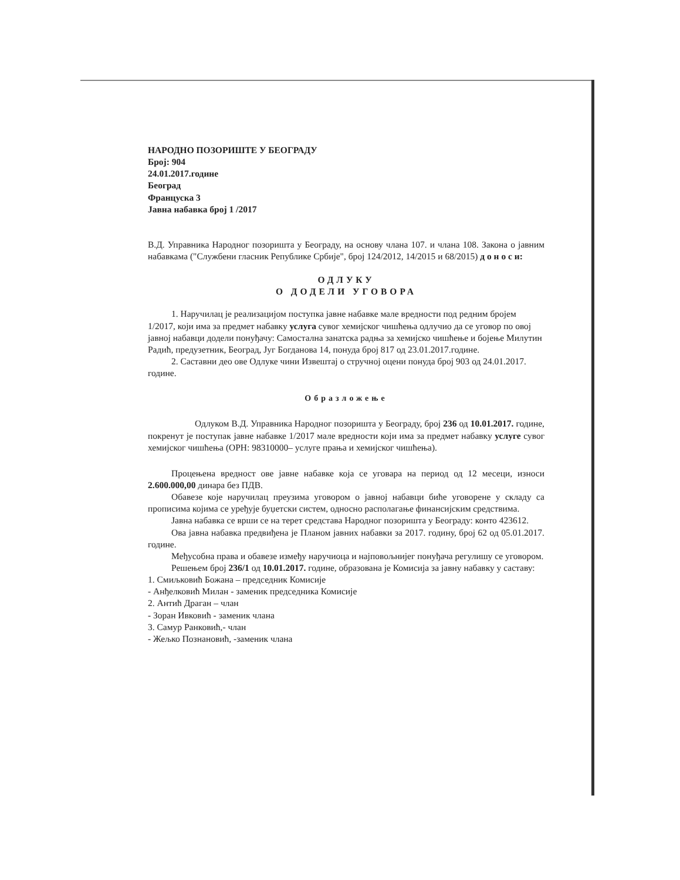НАРОДНО ПОЗОРИШТЕ У БЕОГРАДУ
Број: 904
24.01.2017.године
Београд
Француска 3
Јавна набавка број 1 /2017
В.Д. Управника Народног позоришта у Београду, на основу члана 107. и члана 108. Закона о јавним набавкама ("Службени гласник Републике Србије", број 124/2012, 14/2015 и 68/2015) д о н о с и:
ОДЛУКУ
О ДОДЕЛИ УГОВОРА
1. Наручилац је реализацијом поступка јавне набавке мале вредности под редним бројем 1/2017, који има за предмет набавку услуга сувог хемијског чишћења одлучио да се уговор по овој јавној набавци додели понуђачу: Самостална занатска радња за хемијско чишћење и бојење Милутин Радић, предузетник, Београд, Југ Богданова 14, понуда број 817 од 23.01.2017.године.
2. Саставни део ове Одлуке чини Извештај о стручној оцени понуда број 903 од 24.01.2017. године.
Образложење
Одлуком В.Д. Управника Народног позоришта у Београду, број 236 од 10.01.2017. године, покренут је поступак јавне набавке 1/2017 мале вредности који има за предмет набавку услуге сувог хемијског чишћења (ОРН: 98310000– услуге прања и хемијског чишћења).
Процењена вредност ове јавне набавке која се уговара на период од 12 месеци, износи 2.600.000,00 динара без ПДВ.
Обавезе које наручилац преузима уговором о јавној набавци биће уговорене у складу са прописима којима се уређује буџетски систем, односно располагање финансијским средствима.
Јавна набавка се врши се на терет средстава Народног позоришта у Београду: конто 423612.
Ова јавна набавка предвиђена је Планом јавних набавки за 2017. годину, број 62 од 05.01.2017. године.
Међусобна права и обавезе између наручиоца и најповољнијег понуђача регулишу се уговором.
Решењем број 236/1 од 10.01.2017. године, образована је Комисија за јавну набавку у саставу:
1. Смиљковић Божана – председник Комисије
- Анђелковић Милан - заменик председника Комисије
2. Антић Драган – члан
- Зоран Ивковић - заменик члана
3. Самур Ранковић,- члан
- Жељко Познановић, -заменик члана